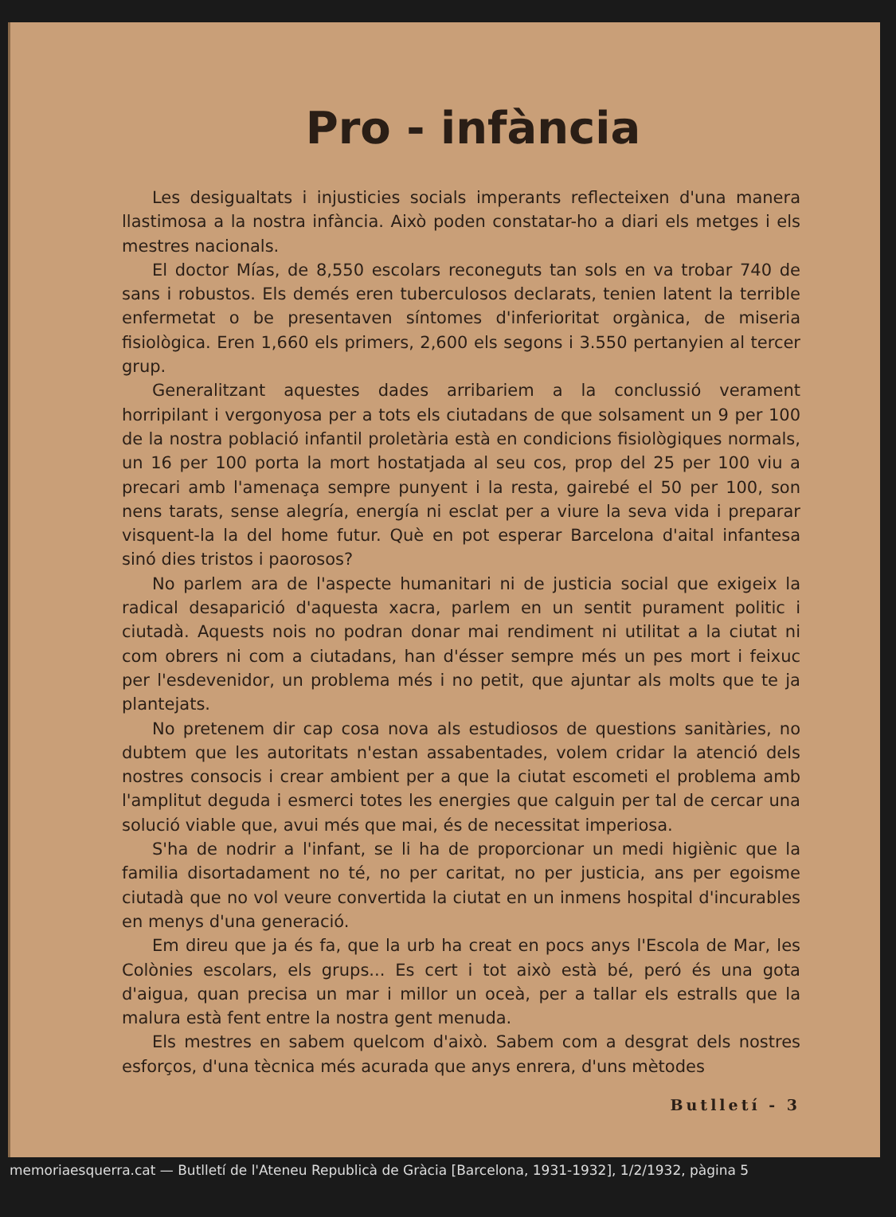Pro - infància
Les desigualtats i injusticies socials imperants reflecteixen d'una manera llastimosa a la nostra infància. Això poden constatar-ho a diari els metges i els mestres nacionals.
El doctor Mías, de 8,550 escolars reconeguts tan sols en va trobar 740 de sans i robustos. Els demés eren tuberculosos declarats, tenien latent la terrible enfermetat o be presentaven síntomes d'inferioritat orgànica, de miseria fisiològica. Eren 1,660 els primers, 2,600 els segons i 3.550 pertanyien al tercer grup.
Generalitzant aquestes dades arribariem a la conclussió verament horripilant i vergonyosa per a tots els ciutadans de que solsament un 9 per 100 de la nostra població infantil proletària està en condicions fisiològiques normals, un 16 per 100 porta la mort hostatjada al seu cos, prop del 25 per 100 viu a precari amb l'amenaça sempre punyent i la resta, gairebé el 50 per 100, son nens tarats, sense alegría, energía ni esclat per a viure la seva vida i preparar visquent-la la del home futur. Què en pot esperar Barcelona d'aital infantesa sinó dies tristos i paorosos?
No parlem ara de l'aspecte humanitari ni de justicia social que exigeix la radical desaparició d'aquesta xacra, parlem en un sentit purament politic i ciutadà. Aquests nois no podran donar mai rendiment ni utilitat a la ciutat ni com obrers ni com a ciutadans, han d'ésser sempre més un pes mort i feixuc per l'esdevenidor, un problema més i no petit, que ajuntar als molts que te ja plantejats.
No pretenem dir cap cosa nova als estudiosos de questions sanitàries, no dubtem que les autoritats n'estan assabentades, volem cridar la atenció dels nostres consocis i crear ambient per a que la ciutat escometi el problema amb l'amplitut deguda i esmerci totes les energies que calguin per tal de cercar una solució viable que, avui més que mai, és de necessitat imperiosa.
S'ha de nodrir a l'infant, se li ha de proporcionar un medi higiènic que la familia disortadament no té, no per caritat, no per justicia, ans per egoisme ciutadà que no vol veure convertida la ciutat en un inmens hospital d'incurables en menys d'una generació.
Em direu que ja és fa, que la urb ha creat en pocs anys l'Escola de Mar, les Colònies escolars, els grups... Es cert i tot això està bé, peró és una gota d'aigua, quan precisa un mar i millor un oceà, per a tallar els estralls que la malura està fent entre la nostra gent menuda.
Els mestres en sabem quelcom d'això. Sabem com a desgrat dels nostres esforços, d'una tècnica més acurada que anys enrera, d'uns mètodes
Butlletí - 3
memoriaesquerra.cat — Butlletí de l'Ateneu Republicà de Gràcia [Barcelona, 1931-1932], 1/2/1932, pàgina 5